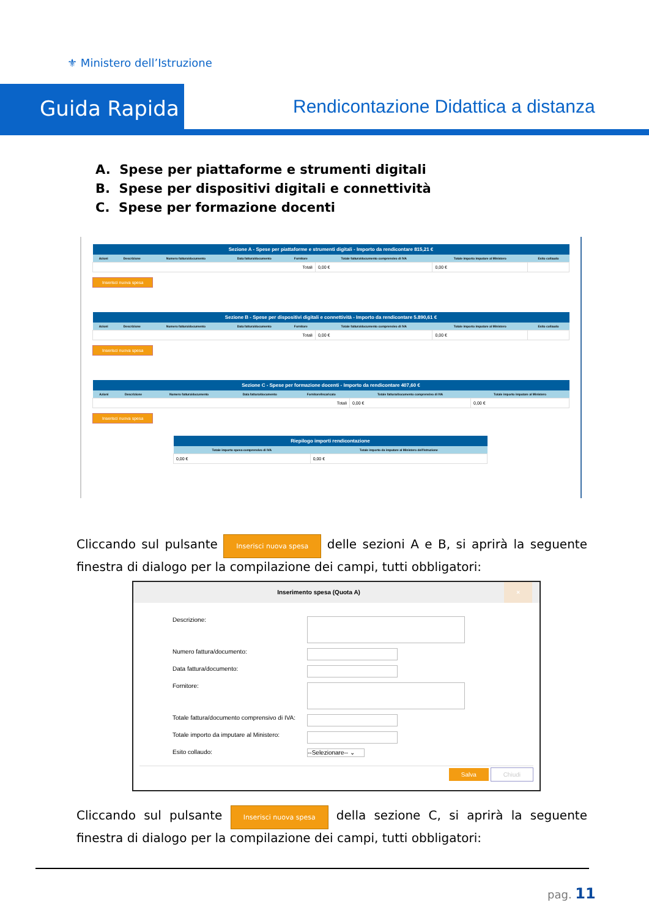⚜ Ministero dell’Istruzione
Guida Rapida
Rendicontazione Didattica a distanza
A. Spese per piattaforme e strumenti digitali
B. Spese per dispositivi digitali e connettività
C. Spese per formazione docenti
| Sezione A - Spese per piattaforme e strumenti digitali - Importo da rendicontare 815,21 € | | | | | | | |
| --- | --- | --- | --- | --- | --- | --- | --- |
| Azioni | Descrizione | Numero fattura/documento | Data fattura/documento | Fornitore | Totale fattura/documento comprensivo di IVA | Totale importo imputare al Ministero | Esito collaudo |
| Totali | | | | | 0,00 € | 0,00 € | |
Inserisci nuova spesa
| Sezione B - Spese per dispositivi digitali e connettività - Importo da rendicontare 5.890,61 € | | | | | | | |
| --- | --- | --- | --- | --- | --- | --- | --- |
| Azioni | Descrizione | Numero fattura/documento | Data fattura/documento | Fornitore | Totale fattura/documento comprensivo di IVA | Totale importo imputare al Ministero | Esito collaudo |
| Totali | | | | | 0,00 € | 0,00 € | |
Inserisci nuova spesa
| Sezione C - Spese per formazione docenti - Importo da rendicontare 407,60 € | | | | | | |
| --- | --- | --- | --- | --- | --- | --- |
| Azioni | Descrizione | Numero fattura/documento | Data fattura/documento | Fornitore/Incaricato | Totale fattura/documento comprensivo di IVA | Totale importo imputare al Ministero |
| Totali | | | | | 0,00 € | 0,00 € |
Inserisci nuova spesa
| Riepilogo importi rendicontazione | |
| --- | --- |
| Totale importo spesa comprensivo di IVA | Totale importo da imputare al Ministero dell'Istruzione |
| 0,00 € | 0,00 € |
Cliccando sul pulsante Inserisci nuova spesa delle sezioni A e B, si aprirà la seguente finestra di dialogo per la compilazione dei campi, tutti obbligatori:
Inserimento spesa (Quota A) ×
Descrizione:
Numero fattura/documento:
Data fattura/documento:
Fornitore:
Totale fattura/documento comprensivo di IVA:
Totale importo da imputare al Ministero:
Esito collaudo:
--Selezionare-- ⌄
Salva Chiudi
Cliccando sul pulsante Inserisci nuova spesa della sezione C, si aprirà la seguente finestra di dialogo per la compilazione dei campi, tutti obbligatori:
pag. 11